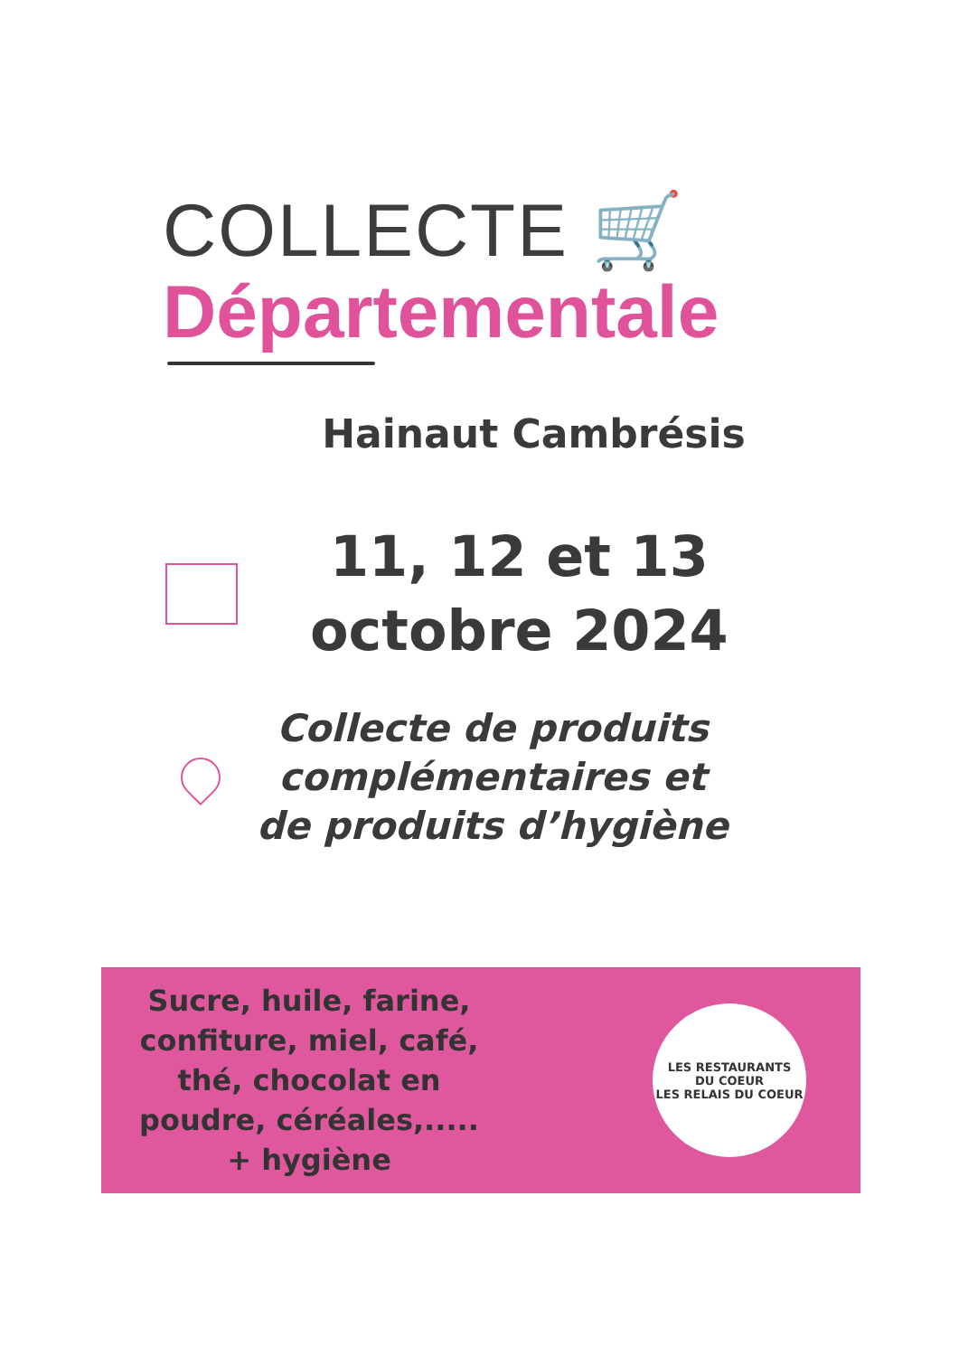COLLECTE 🛒
Départementale
Hainaut Cambrésis
11, 12 et 13
octobre 2024
Collecte de produits
complémentaires et
de produits d’hygiène
Sucre, huile, farine,
confiture, miel, café,
thé, chocolat en
poudre, céréales,.....
+ hygiène
LES RESTAURANTS
DU COEUR
LES RELAIS DU COEUR